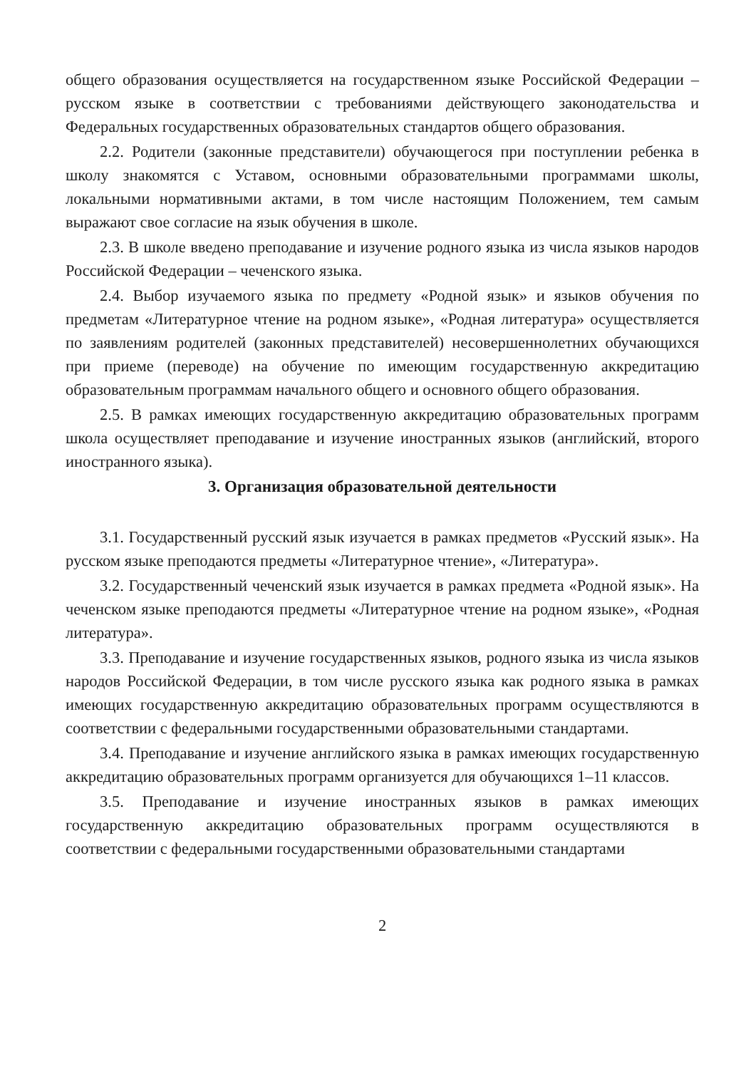общего образования осуществляется на государственном языке Российской Федерации – русском языке в соответствии с требованиями действующего законодательства и Федеральных государственных образовательных стандартов общего образования.
2.2. Родители (законные представители) обучающегося при поступлении ребенка в школу знакомятся с Уставом, основными образовательными программами школы, локальными нормативными актами, в том числе настоящим Положением, тем самым выражают свое согласие на язык обучения в школе.
2.3. В школе введено преподавание и изучение родного языка из числа языков народов Российской Федерации – чеченского языка.
2.4. Выбор изучаемого языка по предмету «Родной язык» и языков обучения по предметам «Литературное чтение на родном языке», «Родная литература» осуществляется по заявлениям родителей (законных представителей) несовершеннолетних обучающихся при приеме (переводе) на обучение по имеющим государственную аккредитацию образовательным программам начального общего и основного общего образования.
2.5. В рамках имеющих государственную аккредитацию образовательных программ школа осуществляет преподавание и изучение иностранных языков (английский, второго иностранного языка).
3. Организация образовательной деятельности
3.1. Государственный русский язык изучается в рамках предметов «Русский язык». На русском языке преподаются предметы «Литературное чтение», «Литература».
3.2. Государственный чеченский язык изучается в рамках предмета «Родной язык». На чеченском языке преподаются предметы «Литературное чтение на родном языке», «Родная литература».
3.3. Преподавание и изучение государственных языков, родного языка из числа языков народов Российской Федерации, в том числе русского языка как родного языка в рамках имеющих государственную аккредитацию образовательных программ осуществляются в соответствии с федеральными государственными образовательными стандартами.
3.4. Преподавание и изучение английского языка в рамках имеющих государственную аккредитацию образовательных программ организуется для обучающихся 1–11 классов.
3.5. Преподавание и изучение иностранных языков в рамках имеющих государственную аккредитацию образовательных программ осуществляются в соответствии с федеральными государственными образовательными стандартами
2